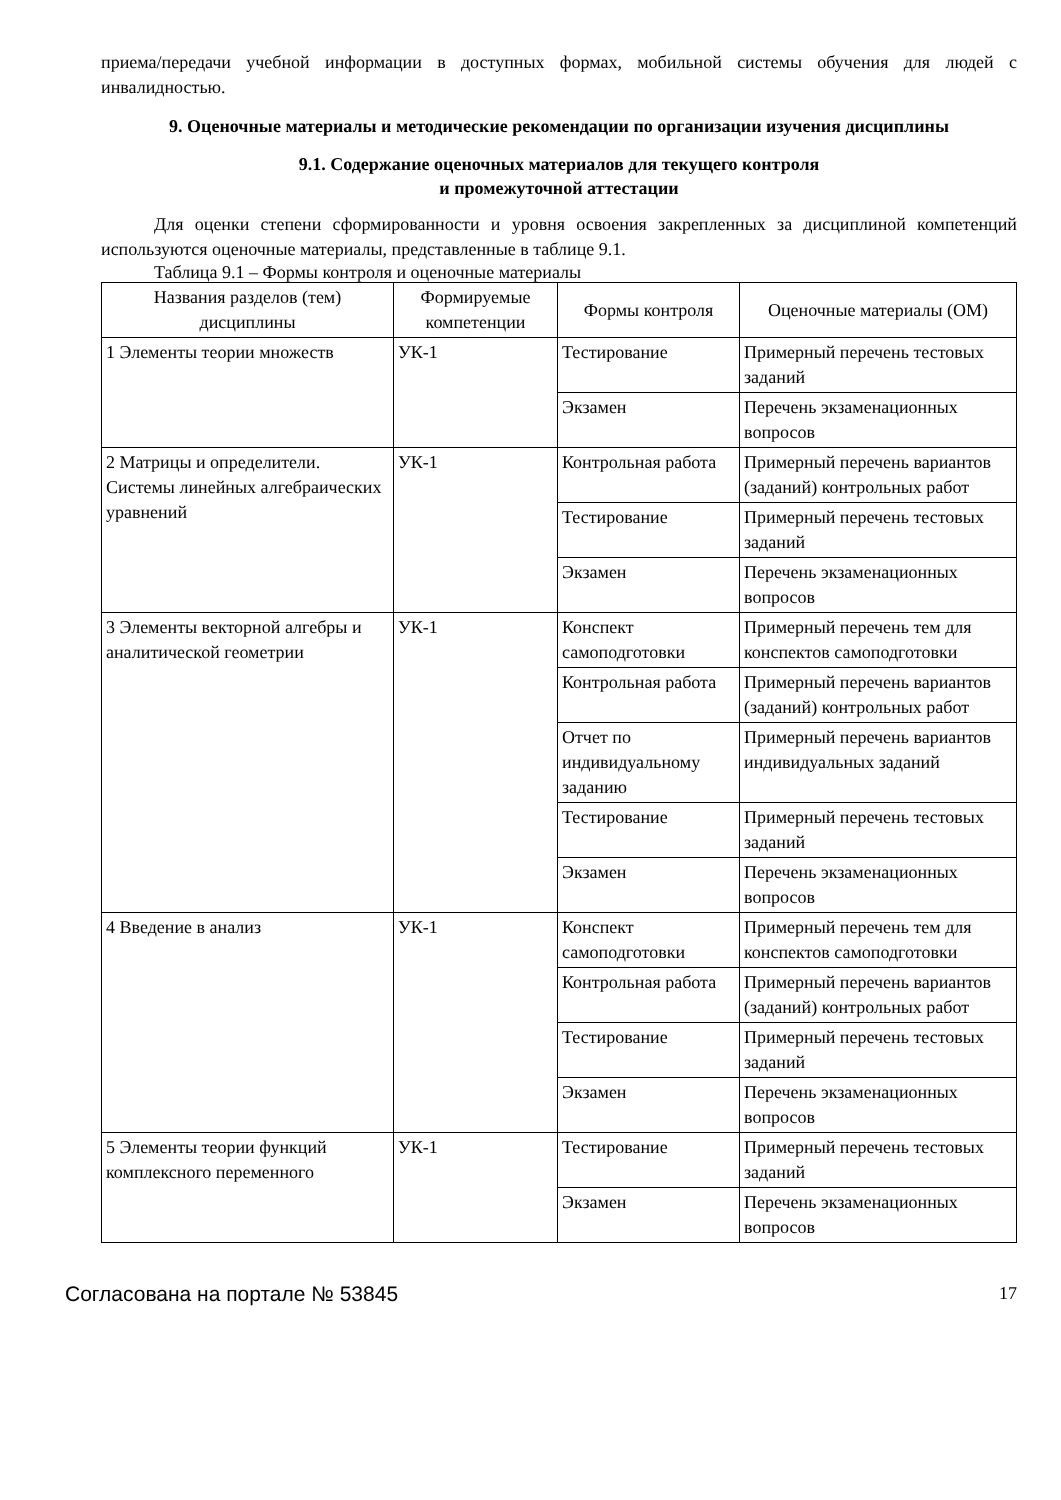приема/передачи учебной информации в доступных формах, мобильной системы обучения для людей с инвалидностью.
9. Оценочные материалы и методические рекомендации по организации изучения дисциплины
9.1. Содержание оценочных материалов для текущего контроля
и промежуточной аттестации
Для оценки степени сформированности и уровня освоения закрепленных за дисциплиной компетенций используются оценочные материалы, представленные в таблице 9.1.
Таблица 9.1 – Формы контроля и оценочные материалы
| Названия разделов (тем) дисциплины | Формируемые компетенции | Формы контроля | Оценочные материалы (ОМ) |
| --- | --- | --- | --- |
| 1 Элементы теории множеств | УК-1 | Тестирование | Примерный перечень тестовых заданий |
| | | Экзамен | Перечень экзаменационных вопросов |
| 2 Матрицы и определители. Системы линейных алгебраических уравнений | УК-1 | Контрольная работа | Примерный перечень вариантов (заданий) контрольных работ |
| | | Тестирование | Примерный перечень тестовых заданий |
| | | Экзамен | Перечень экзаменационных вопросов |
| 3 Элементы векторной алгебры и аналитической геометрии | УК-1 | Конспект самоподготовки | Примерный перечень тем для конспектов самоподготовки |
| | | Контрольная работа | Примерный перечень вариантов (заданий) контрольных работ |
| | | Отчет по индивидуальному заданию | Примерный перечень вариантов индивидуальных заданий |
| | | Тестирование | Примерный перечень тестовых заданий |
| | | Экзамен | Перечень экзаменационных вопросов |
| 4 Введение в анализ | УК-1 | Конспект самоподготовки | Примерный перечень тем для конспектов самоподготовки |
| | | Контрольная работа | Примерный перечень вариантов (заданий) контрольных работ |
| | | Тестирование | Примерный перечень тестовых заданий |
| | | Экзамен | Перечень экзаменационных вопросов |
| 5 Элементы теории функций комплексного переменного | УК-1 | Тестирование | Примерный перечень тестовых заданий |
| | | Экзамен | Перечень экзаменационных вопросов |
Согласована на портале № 53845 17